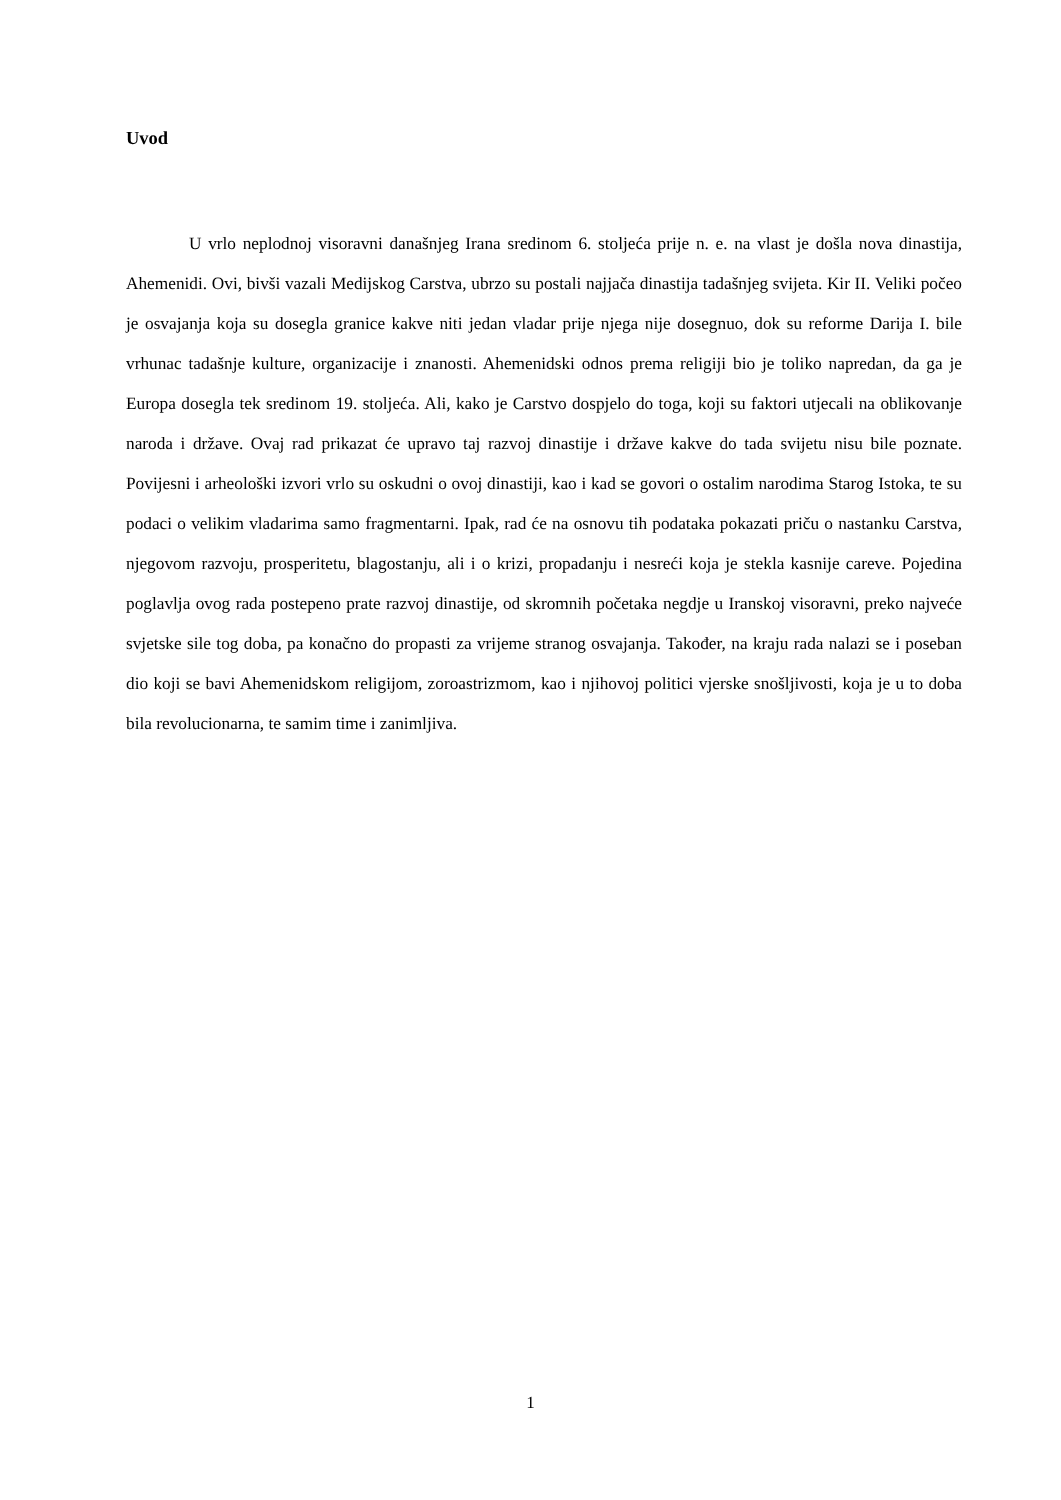Uvod
U vrlo neplodnoj visoravni današnjeg Irana sredinom 6. stoljeća prije n. e. na vlast je došla nova dinastija, Ahemenidi. Ovi, bivši vazali Medijskog Carstva, ubrzo su postali najjača dinastija tadašnjeg svijeta. Kir II. Veliki počeo je osvajanja koja su dosegla granice kakve niti jedan vladar prije njega nije dosegnuo, dok su reforme Darija I. bile vrhunac tadašnje kulture, organizacije i znanosti. Ahemenidski odnos prema religiji bio je toliko napredan, da ga je Europa dosegla tek sredinom 19. stoljeća. Ali, kako je Carstvo dospjelo do toga, koji su faktori utjecali na oblikovanje naroda i države. Ovaj rad prikazat će upravo taj razvoj dinastije i države kakve do tada svijetu nisu bile poznate. Povijesni i arheološki izvori vrlo su oskudni o ovoj dinastiji, kao i kad se govori o ostalim narodima Starog Istoka, te su podaci o velikim vladarima samo fragmentarni. Ipak, rad će na osnovu tih podataka pokazati priču o nastanku Carstva, njegovom razvoju, prosperitetu, blagostanju, ali i o krizi, propadanju i nesreći koja je stekla kasnije careve. Pojedina poglavlja ovog rada postepeno prate razvoj dinastije, od skromnih početaka negdje u Iranskoj visoravni, preko najveće svjetske sile tog doba, pa konačno do propasti za vrijeme stranog osvajanja. Također, na kraju rada nalazi se i poseban dio koji se bavi Ahemenidskom religijom, zoroastrizmom, kao i njihovoj politici vjerske snošljivosti, koja je u to doba bila revolucionarna, te samim time i zanimljiva.
1